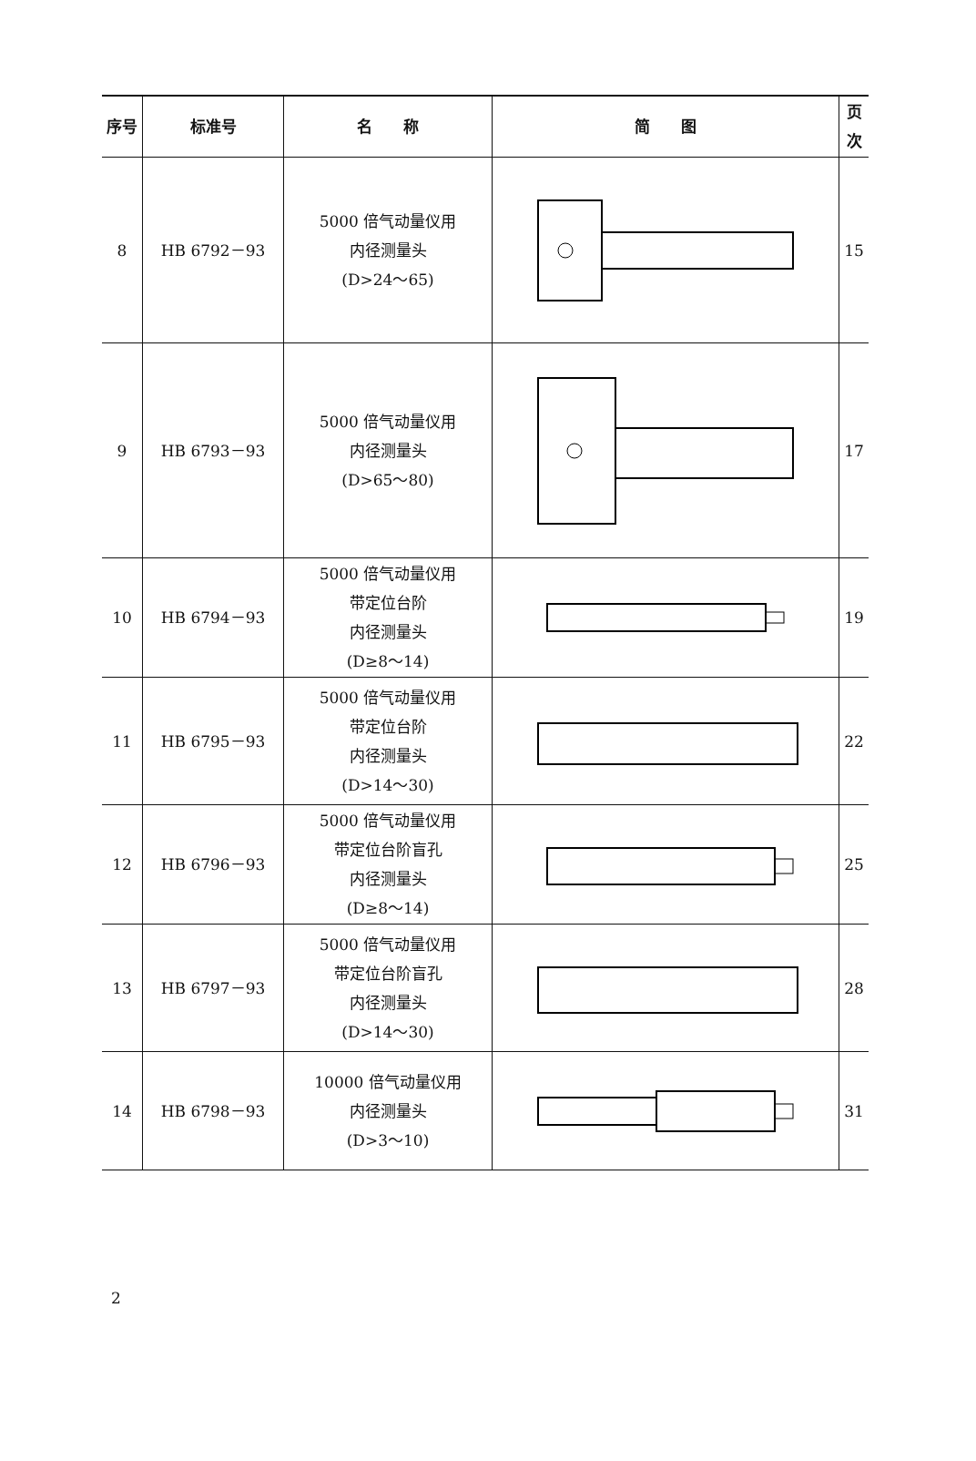| 序号 | 标准号 | 名 称 | 简 图 | 页次 |
| --- | --- | --- | --- | --- |
| 8 | HB 6792－93 | 5000 倍气动量仪用 内径测量头 (D>24～65) | | 15 |
| 9 | HB 6793－93 | 5000 倍气动量仪用 内径测量头 (D>65～80) | | 17 |
| 10 | HB 6794－93 | 5000 倍气动量仪用 带定位台阶 内径测量头 (D≥8～14) | | 19 |
| 11 | HB 6795－93 | 5000 倍气动量仪用 带定位台阶 内径测量头 (D>14～30) | | 22 |
| 12 | HB 6796－93 | 5000 倍气动量仪用 带定位台阶盲孔 内径测量头 (D≥8～14) | | 25 |
| 13 | HB 6797－93 | 5000 倍气动量仪用 带定位台阶盲孔 内径测量头 (D>14～30) | | 28 |
| 14 | HB 6798－93 | 10000 倍气动量仪用 内径测量头 (D>3～10) | | 31 |
2